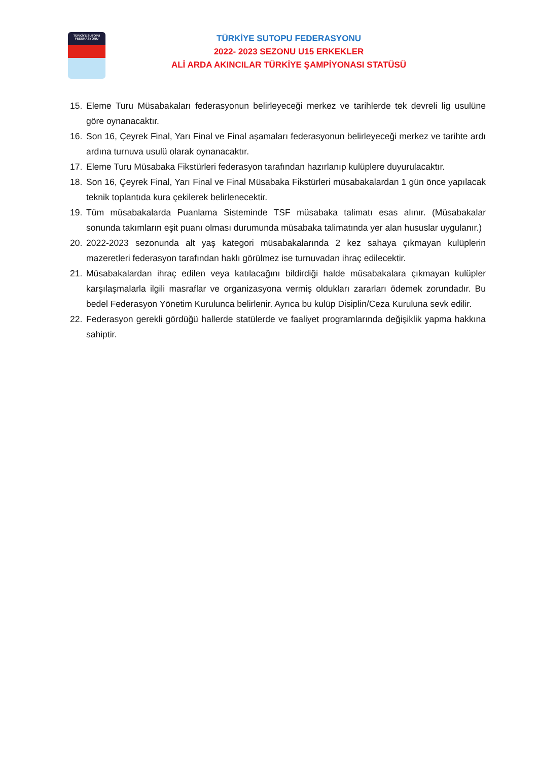TÜRKİYE SUTOPU
FEDERASYONU
TÜRKİYE SUTOPU FEDERASYONU
2022- 2023 SEZONU U15 ERKEKLER
ALİ ARDA AKINCILAR TÜRKİYE ŞAMPİYONASI STATÜSÜ
15. Eleme Turu Müsabakaları federasyonun belirleyeceği merkez ve tarihlerde tek devreli lig usulüne göre oynanacaktır.
16. Son 16, Çeyrek Final, Yarı Final ve Final aşamaları federasyonun belirleyeceği merkez ve tarihte ardı ardına turnuva usulü olarak oynanacaktır.
17. Eleme Turu Müsabaka Fikstürleri federasyon tarafından hazırlanıp kulüplere duyurulacaktır.
18. Son 16, Çeyrek Final, Yarı Final ve Final Müsabaka Fikstürleri müsabakalardan 1 gün önce yapılacak teknik toplantıda kura çekilerek belirlenecektir.
19. Tüm müsabakalarda Puanlama Sisteminde TSF müsabaka talimatı esas alınır. (Müsabakalar sonunda takımların eşit puanı olması durumunda müsabaka talimatında yer alan hususlar uygulanır.)
20. 2022-2023 sezonunda alt yaş kategori müsabakalarında 2 kez sahaya çıkmayan kulüplerin mazeretleri federasyon tarafından haklı görülmez ise turnuvadan ihraç edilecektir.
21. Müsabakalardan ihraç edilen veya katılacağını bildirdiği halde müsabakalara çıkmayan kulüpler karşılaşmalarla ilgili masraflar ve organizasyona vermiş oldukları zararları ödemek zorundadır. Bu bedel Federasyon Yönetim Kurulunca belirlenir. Ayrıca bu kulüp Disiplin/Ceza Kuruluna sevk edilir.
22. Federasyon gerekli gördüğü hallerde statülerde ve faaliyet programlarında değişiklik yapma hakkına sahiptir.